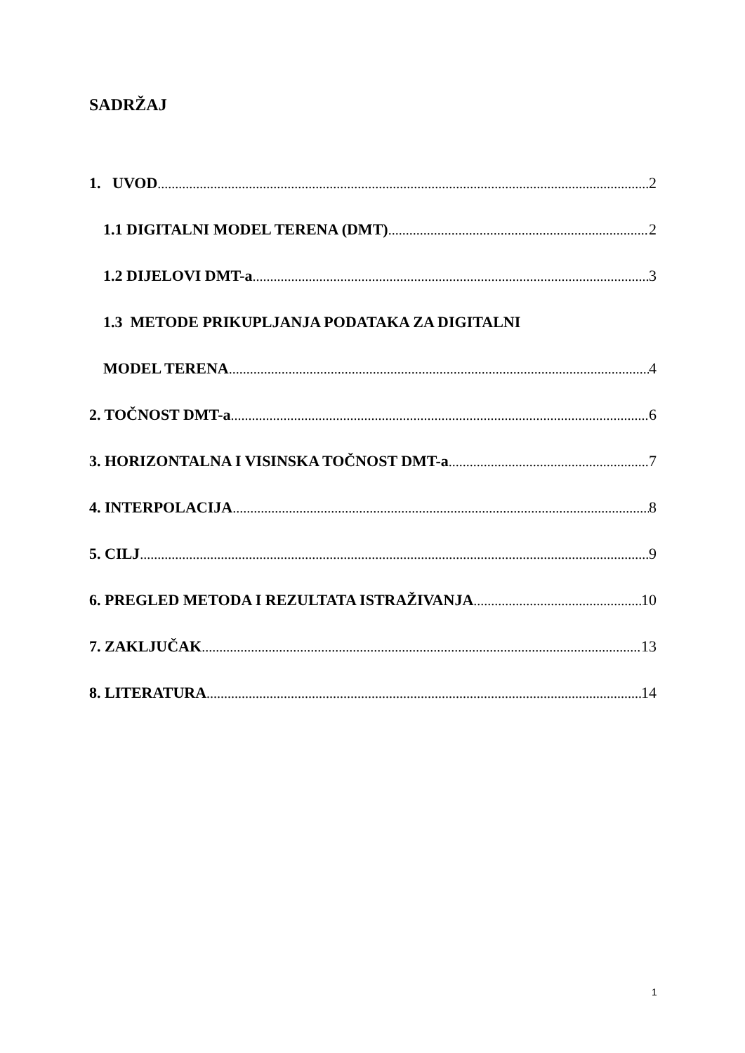SADRŽAJ
1. UVOD 2
1.1 DIGITALNI MODEL TERENA (DMT) 2
1.2 DIJELOVI DMT-a 3
1.3 METODE PRIKUPLJANJA PODATAKA ZA DIGITALNI
MODEL TERENA 4
2. TOČNOST DMT-a 6
3. HORIZONTALNA I VISINSKA TOČNOST DMT-a 7
4. INTERPOLACIJA 8
5. CILJ 9
6. PREGLED METODA I REZULTATA ISTRAŽIVANJA 10
7. ZAKLJUČAK 13
8. LITERATURA 14
1